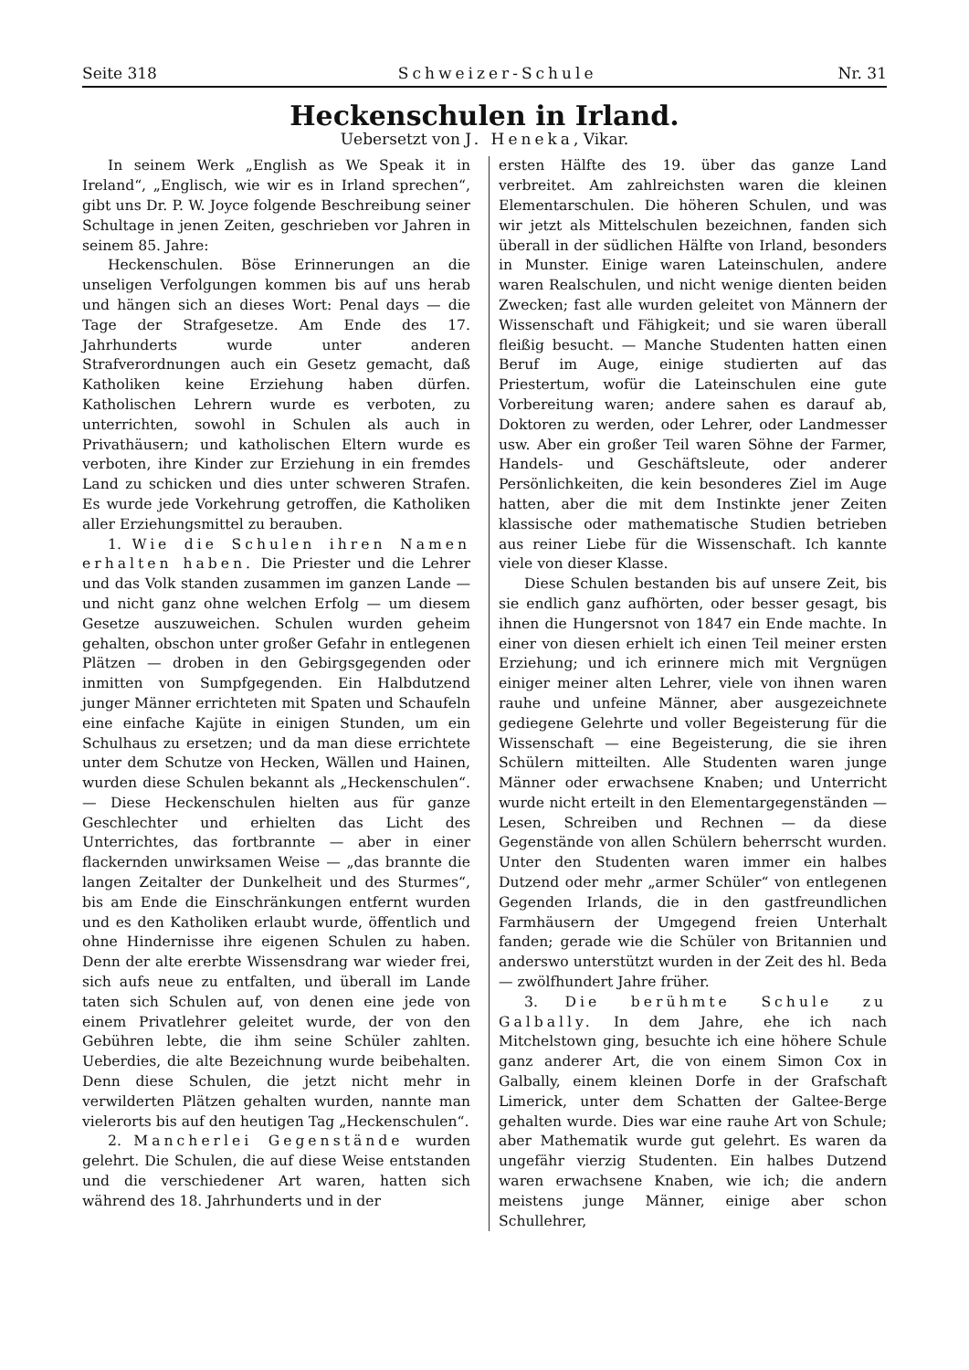Seite 318 Schweizer-Schule Nr. 31
Heckenschulen in Irland.
Uebersetzt von J. Heneka, Vikar.
In seinem Werk „English as We Speak it in Ireland“, „Englisch, wie wir es in Irland sprechen“, gibt uns Dr. P. W. Joyce folgende Beschreibung seiner Schultage in jenen Zeiten, geschrieben vor Jahren in seinem 85. Jahre:
Heckenschulen. Böse Erinnerungen an die unseligen Verfolgungen kommen bis auf uns herab und hängen sich an dieses Wort: Penal days — die Tage der Strafgesetze. Am Ende des 17. Jahrhunderts wurde unter anderen Strafverordnungen auch ein Gesetz gemacht, daß Katholiken keine Erziehung haben dürfen. Katholischen Lehrern wurde es verboten, zu unterrichten, sowohl in Schulen als auch in Privathäusern; und katholischen Eltern wurde es verboten, ihre Kinder zur Erziehung in ein fremdes Land zu schicken und dies unter schweren Strafen. Es wurde jede Vorkehrung getroffen, die Katholiken aller Erziehungsmittel zu berauben.
1. Wie die Schulen ihren Namen erhalten haben. Die Priester und die Lehrer und das Volk standen zusammen im ganzen Lande — und nicht ganz ohne welchen Erfolg — um diesem Gesetze auszuweichen. Schulen wurden geheim gehalten, obschon unter großer Gefahr in entlegenen Plätzen — droben in den Gebirgsgegenden oder inmitten von Sumpfgegenden. Ein Halbdutzend junger Männer errichteten mit Spaten und Schaufeln eine einfache Kajüte in einigen Stunden, um ein Schulhaus zu ersetzen; und da man diese errichtete unter dem Schutze von Hecken, Wällen und Hainen, wurden diese Schulen bekannt als „Heckenschulen“. — Diese Heckenschulen hielten aus für ganze Geschlechter und erhielten das Licht des Unterrichtes, das fortbrannte — aber in einer flackernden unwirksamen Weise — „das brannte die langen Zeitalter der Dunkelheit und des Sturmes“, bis am Ende die Einschränkungen entfernt wurden und es den Katholiken erlaubt wurde, öffentlich und ohne Hindernisse ihre eigenen Schulen zu haben. Denn der alte ererbte Wissensdrang war wieder frei, sich aufs neue zu entfalten, und überall im Lande taten sich Schulen auf, von denen eine jede von einem Privatlehrer geleitet wurde, der von den Gebühren lebte, die ihm seine Schüler zahlten. Ueberdies, die alte Bezeichnung wurde beibehalten. Denn diese Schulen, die jetzt nicht mehr in verwilderten Plätzen gehalten wurden, nannte man vielerorts bis auf den heutigen Tag „Heckenschulen“.
2. Mancherlei Gegenstände wurden gelehrt. Die Schulen, die auf diese Weise entstanden und die verschiedener Art waren, hatten sich während des 18. Jahrhunderts und in der
ersten Hälfte des 19. über das ganze Land verbreitet. Am zahlreichsten waren die kleinen Elementarschulen. Die höheren Schulen, und was wir jetzt als Mittelschulen bezeichnen, fanden sich überall in der südlichen Hälfte von Irland, besonders in Munster. Einige waren Lateinschulen, andere waren Realschulen, und nicht wenige dienten beiden Zwecken; fast alle wurden geleitet von Männern der Wissenschaft und Fähigkeit; und sie waren überall fleißig besucht. — Manche Studenten hatten einen Beruf im Auge, einige studierten auf das Priestertum, wofür die Lateinschulen eine gute Vorbereitung waren; andere sahen es darauf ab, Doktoren zu werden, oder Lehrer, oder Landmesser usw. Aber ein großer Teil waren Söhne der Farmer, Handels- und Geschäftsleute, oder anderer Persönlichkeiten, die kein besonderes Ziel im Auge hatten, aber die mit dem Instinkte jener Zeiten klassische oder mathematische Studien betrieben aus reiner Liebe für die Wissenschaft. Ich kannte viele von dieser Klasse.
Diese Schulen bestanden bis auf unsere Zeit, bis sie endlich ganz aufhörten, oder besser gesagt, bis ihnen die Hungersnot von 1847 ein Ende machte. In einer von diesen erhielt ich einen Teil meiner ersten Erziehung; und ich erinnere mich mit Vergnügen einiger meiner alten Lehrer, viele von ihnen waren rauhe und unfeine Männer, aber ausgezeichnete gediegene Gelehrte und voller Begeisterung für die Wissenschaft — eine Begeisterung, die sie ihren Schülern mitteilten. Alle Studenten waren junge Männer oder erwachsene Knaben; und Unterricht wurde nicht erteilt in den Elementargegenständen — Lesen, Schreiben und Rechnen — da diese Gegenstände von allen Schülern beherrscht wurden. Unter den Studenten waren immer ein halbes Dutzend oder mehr „armer Schüler“ von entlegenen Gegenden Irlands, die in den gastfreundlichen Farmhäusern der Umgegend freien Unterhalt fanden; gerade wie die Schüler von Britannien und anderswo unterstützt wurden in der Zeit des hl. Beda — zwölfhundert Jahre früher.
3. Die berühmte Schule zu Galbally. In dem Jahre, ehe ich nach Mitchelstown ging, besuchte ich eine höhere Schule ganz anderer Art, die von einem Simon Cox in Galbally, einem kleinen Dorfe in der Grafschaft Limerick, unter dem Schatten der Galtee-Berge gehalten wurde. Dies war eine rauhe Art von Schule; aber Mathematik wurde gut gelehrt. Es waren da ungefähr vierzig Studenten. Ein halbes Dutzend waren erwachsene Knaben, wie ich; die andern meistens junge Männer, einige aber schon Schullehrer,